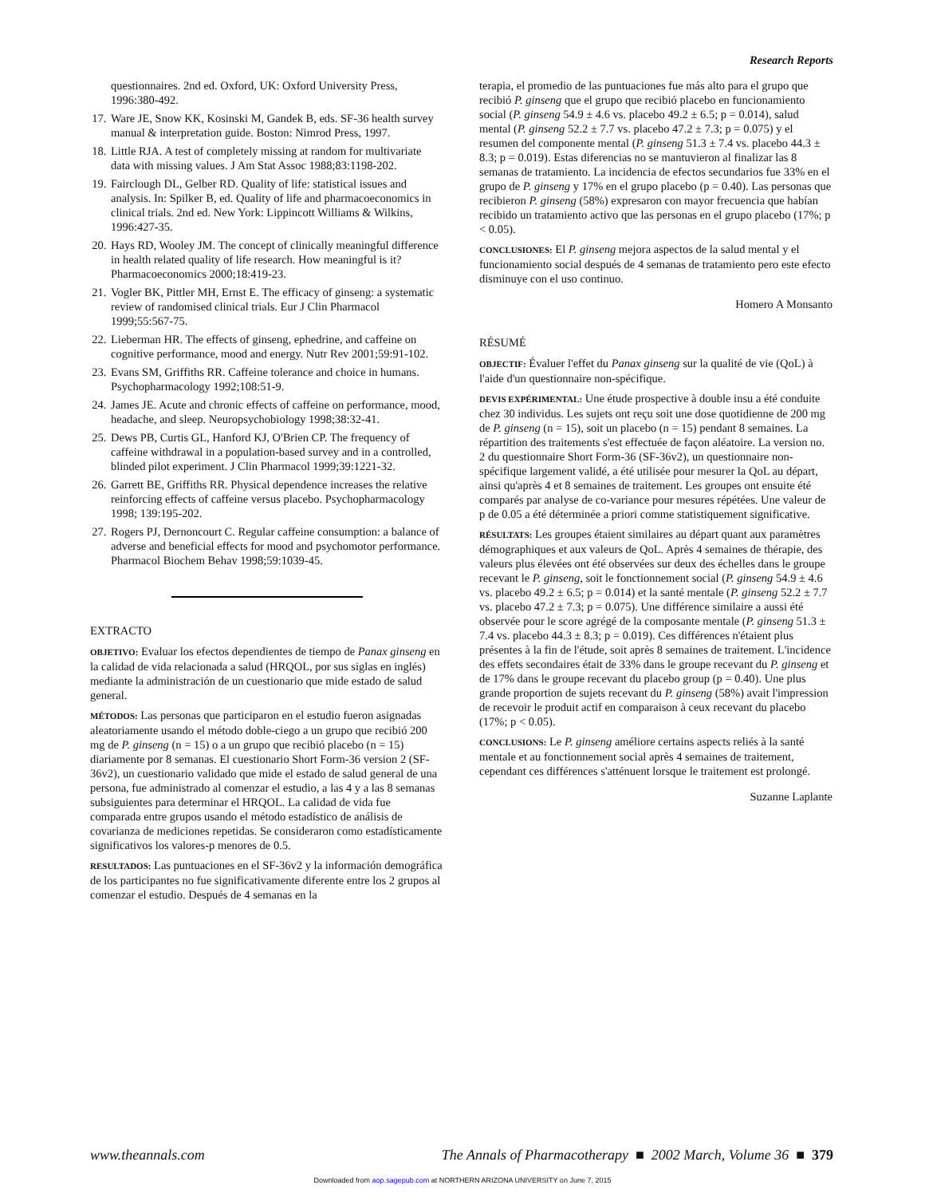Research Reports
questionnaires. 2nd ed. Oxford, UK: Oxford University Press, 1996:380-492.
17. Ware JE, Snow KK, Kosinski M, Gandek B, eds. SF-36 health survey manual & interpretation guide. Boston: Nimrod Press, 1997.
18. Little RJA. A test of completely missing at random for multivariate data with missing values. J Am Stat Assoc 1988;83:1198-202.
19. Fairclough DL, Gelber RD. Quality of life: statistical issues and analysis. In: Spilker B, ed. Quality of life and pharmacoeconomics in clinical trials. 2nd ed. New York: Lippincott Williams & Wilkins, 1996:427-35.
20. Hays RD, Wooley JM. The concept of clinically meaningful difference in health related quality of life research. How meaningful is it? Pharmacoeconomics 2000;18:419-23.
21. Vogler BK, Pittler MH, Ernst E. The efficacy of ginseng: a systematic review of randomised clinical trials. Eur J Clin Pharmacol 1999;55:567-75.
22. Lieberman HR. The effects of ginseng, ephedrine, and caffeine on cognitive performance, mood and energy. Nutr Rev 2001;59:91-102.
23. Evans SM, Griffiths RR. Caffeine tolerance and choice in humans. Psychopharmacology 1992;108:51-9.
24. James JE. Acute and chronic effects of caffeine on performance, mood, headache, and sleep. Neuropsychobiology 1998;38:32-41.
25. Dews PB, Curtis GL, Hanford KJ, O'Brien CP. The frequency of caffeine withdrawal in a population-based survey and in a controlled, blinded pilot experiment. J Clin Pharmacol 1999;39:1221-32.
26. Garrett BE, Griffiths RR. Physical dependence increases the relative reinforcing effects of caffeine versus placebo. Psychopharmacology 1998; 139:195-202.
27. Rogers PJ, Dernoncourt C. Regular caffeine consumption: a balance of adverse and beneficial effects for mood and psychomotor performance. Pharmacol Biochem Behav 1998;59:1039-45.
EXTRACTO
OBJETIVO: Evaluar los efectos dependientes de tiempo de Panax ginseng en la calidad de vida relacionada a salud (HRQOL, por sus siglas en inglés) mediante la administración de un cuestionario que mide estado de salud general.
MÉTODOS: Las personas que participaron en el estudio fueron asignadas aleatoriamente usando el método doble-ciego a un grupo que recibió 200 mg de P. ginseng (n = 15) o a un grupo que recibió placebo (n = 15) diariamente por 8 semanas. El cuestionario Short Form-36 version 2 (SF-36v2), un cuestionario validado que mide el estado de salud general de una persona, fue administrado al comenzar el estudio, a las 4 y a las 8 semanas subsiguientes para determinar el HRQOL. La calidad de vida fue comparada entre grupos usando el método estadístico de análisis de covarianza de mediciones repetidas. Se consideraron como estadísticamente significativos los valores-p menores de 0.5.
RESULTADOS: Las puntuaciones en el SF-36v2 y la información demográfica de los participantes no fue significativamente diferente entre los 2 grupos al comenzar el estudio. Después de 4 semanas en la
terapia, el promedio de las puntuaciones fue más alto para el grupo que recibió P. ginseng que el grupo que recibió placebo en funcionamiento social (P. ginseng 54.9 ± 4.6 vs. placebo 49.2 ± 6.5; p = 0.014), salud mental (P. ginseng 52.2 ± 7.7 vs. placebo 47.2 ± 7.3; p = 0.075) y el resumen del componente mental (P. ginseng 51.3 ± 7.4 vs. placebo 44.3 ± 8.3; p = 0.019). Estas diferencias no se mantuvieron al finalizar las 8 semanas de tratamiento. La incidencia de efectos secundarios fue 33% en el grupo de P. ginseng y 17% en el grupo placebo (p = 0.40). Las personas que recibieron P. ginseng (58%) expresaron con mayor frecuencia que habían recibido un tratamiento activo que las personas en el grupo placebo (17%; p < 0.05).
CONCLUSIONES: El P. ginseng mejora aspectos de la salud mental y el funcionamiento social después de 4 semanas de tratamiento pero este efecto disminuye con el uso continuo.
Homero A Monsanto
RÉSUMÉ
OBJECTIF: Évaluer l'effet du Panax ginseng sur la qualité de vie (QoL) à l'aide d'un questionnaire non-spécifique.
DEVIS EXPÉRIMENTAL: Une étude prospective à double insu a été conduite chez 30 individus. Les sujets ont reçu soit une dose quotidienne de 200 mg de P. ginseng (n = 15), soit un placebo (n = 15) pendant 8 semaines. La répartition des traitements s'est effectuée de façon aléatoire. La version no. 2 du questionnaire Short Form-36 (SF-36v2), un questionnaire non-spécifique largement validé, a été utilisée pour mesurer la QoL au départ, ainsi qu'après 4 et 8 semaines de traitement. Les groupes ont ensuite été comparés par analyse de co-variance pour mesures répétées. Une valeur de p de 0.05 a été déterminée a priori comme statistiquement significative.
RÉSULTATS: Les groupes étaient similaires au départ quant aux paramètres démographiques et aux valeurs de QoL. Après 4 semaines de thérapie, des valeurs plus élevées ont été observées sur deux des échelles dans le groupe recevant le P. ginseng, soit le fonctionnement social (P. ginseng 54.9 ± 4.6 vs. placebo 49.2 ± 6.5; p = 0.014) et la santé mentale (P. ginseng 52.2 ± 7.7 vs. placebo 47.2 ± 7.3; p = 0.075). Une différence similaire a aussi été observée pour le score agrégé de la composante mentale (P. ginseng 51.3 ± 7.4 vs. placebo 44.3 ± 8.3; p = 0.019). Ces différences n'étaient plus présentes à la fin de l'étude, soit après 8 semaines de traitement. L'incidence des effets secondaires était de 33% dans le groupe recevant du P. ginseng et de 17% dans le groupe recevant du placebo group (p = 0.40). Une plus grande proportion de sujets recevant du P. ginseng (58%) avait l'impression de recevoir le produit actif en comparaison à ceux recevant du placebo (17%; p < 0.05).
CONCLUSIONS: Le P. ginseng améliore certains aspects reliés à la santé mentale et au fonctionnement social après 4 semaines de traitement, cependant ces différences s'atténuent lorsque le traitement est prolongé.
Suzanne Laplante
www.theannals.com The Annals of Pharmacotherapy ■ 2002 March, Volume 36 ■ 379
Downloaded from aop.sagepub.com at NORTHERN ARIZONA UNIVERSITY on June 7, 2015